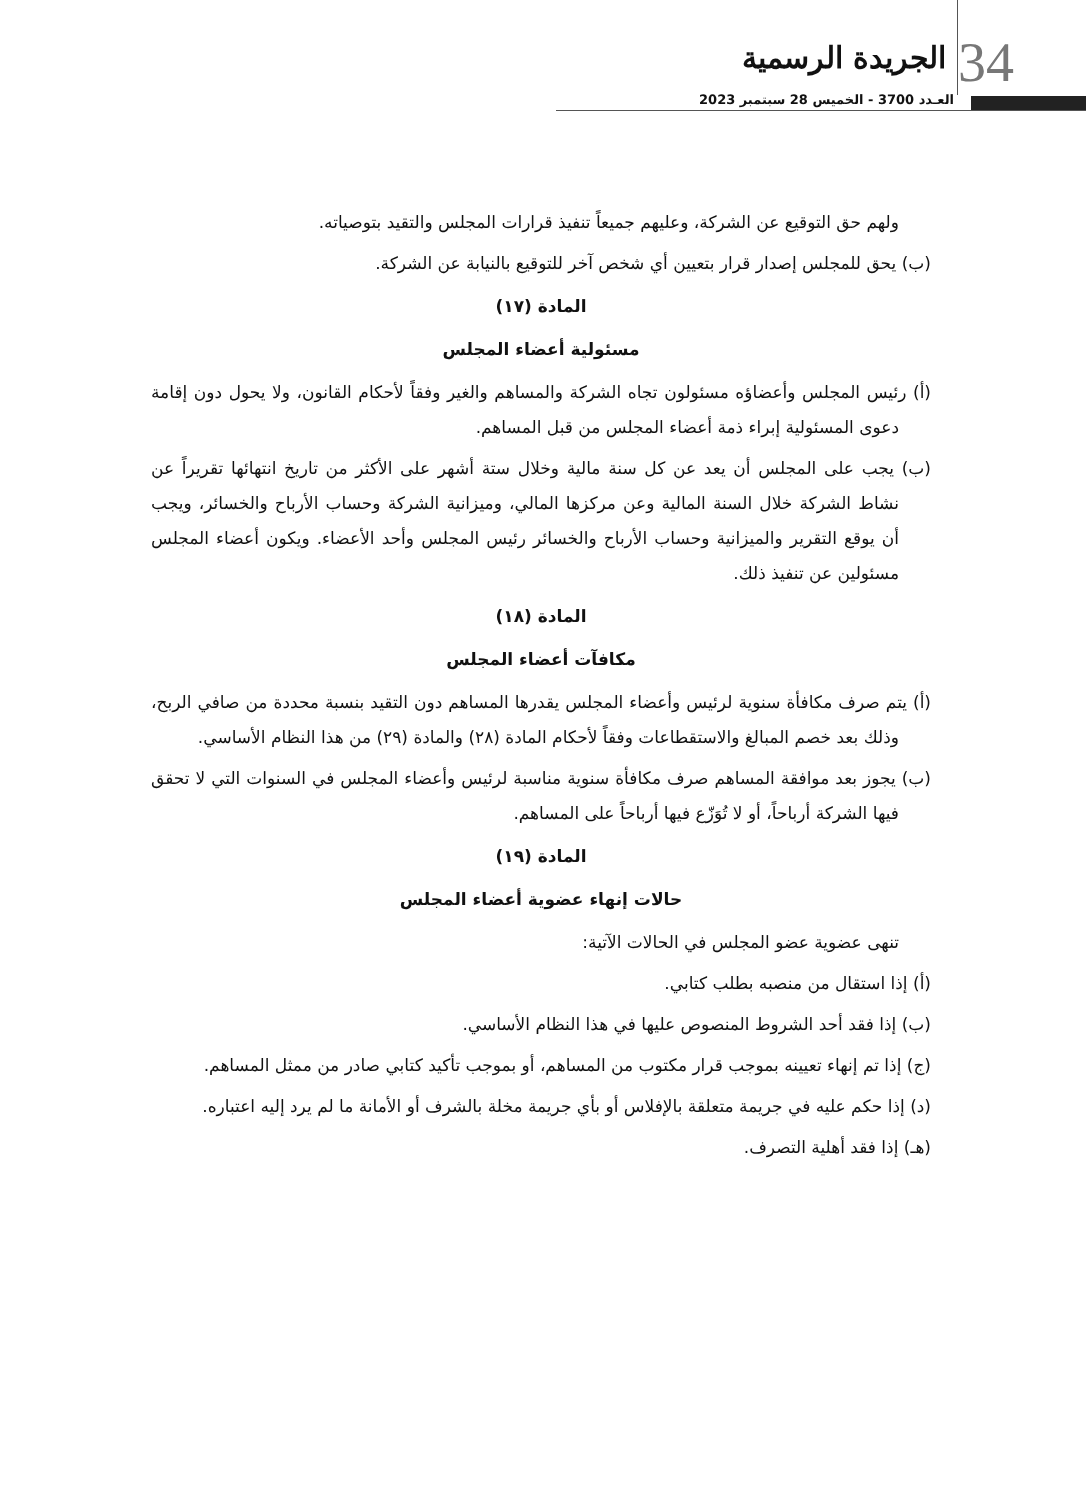34 الجريدة الرسمية
العـدد 3700 - الخميس 28 سبتمبر 2023
ولهم حق التوقيع عن الشركة، وعليهم جميعاً تنفيذ قرارات المجلس والتقيد بتوصياته.
(ب) يحق للمجلس إصدار قرار بتعيين أي شخص آخر للتوقيع بالنيابة عن الشركة.
المادة (١٧)
مسئولية أعضاء المجلس
(أ) رئيس المجلس وأعضاؤه مسئولون تجاه الشركة والمساهم والغير وفقاً لأحكام القانون، ولا يحول دون إقامة دعوى المسئولية إبراء ذمة أعضاء المجلس من قبل المساهم.
(ب) يجب على المجلس أن يعد عن كل سنة مالية وخلال ستة أشهر على الأكثر من تاريخ انتهائها تقريراً عن نشاط الشركة خلال السنة المالية وعن مركزها المالي، وميزانية الشركة وحساب الأرباح والخسائر، ويجب أن يوقع التقرير والميزانية وحساب الأرباح والخسائر رئيس المجلس وأحد الأعضاء. ويكون أعضاء المجلس مسئولين عن تنفيذ ذلك.
المادة (١٨)
مكافآت أعضاء المجلس
(أ) يتم صرف مكافأة سنوية لرئيس وأعضاء المجلس يقدرها المساهم دون التقيد بنسبة محددة من صافي الربح، وذلك بعد خصم المبالغ والاستقطاعات وفقاً لأحكام المادة (٢٨) والمادة (٢٩) من هذا النظام الأساسي.
(ب) يجوز بعد موافقة المساهم صرف مكافأة سنوية مناسبة لرئيس وأعضاء المجلس في السنوات التي لا تحقق فيها الشركة أرباحاً، أو لا تُوَزّع فيها أرباحاً على المساهم.
المادة (١٩)
حالات إنهاء عضوية أعضاء المجلس
تنهى عضوية عضو المجلس في الحالات الآتية:
(أ) إذا استقال من منصبه بطلب كتابي.
(ب) إذا فقد أحد الشروط المنصوص عليها في هذا النظام الأساسي.
(ج) إذا تم إنهاء تعيينه بموجب قرار مكتوب من المساهم، أو بموجب تأكيد كتابي صادر من ممثل المساهم.
(د) إذا حكم عليه في جريمة متعلقة بالإفلاس أو بأي جريمة مخلة بالشرف أو الأمانة ما لم يرد إليه اعتباره.
(هـ) إذا فقد أهلية التصرف.